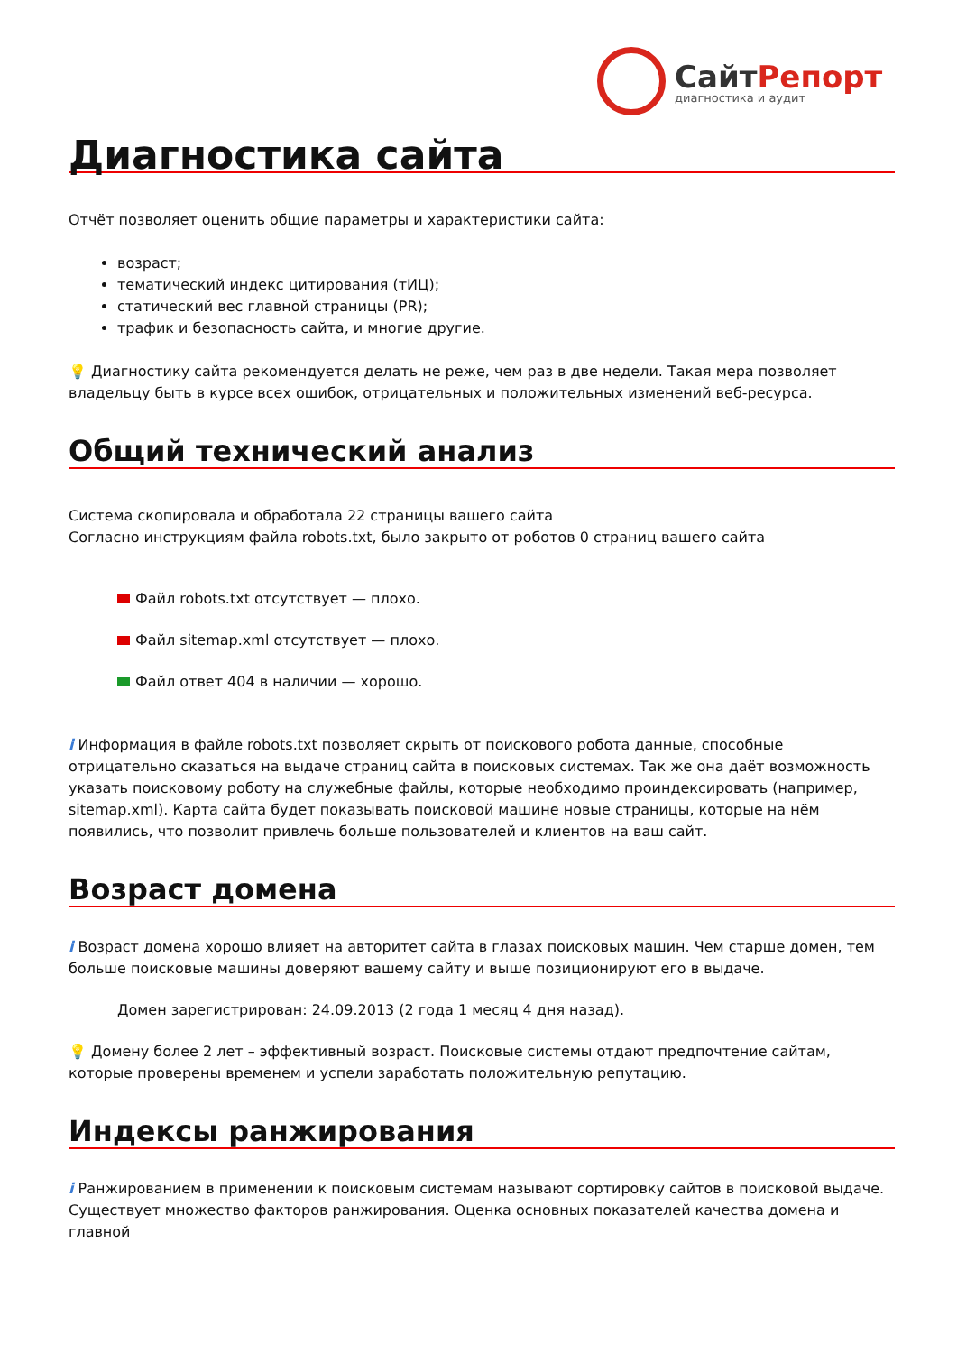СайтРепорт
диагностика и аудит
Диагностика сайта
Отчёт позволяет оценить общие параметры и характеристики сайта:
возраст;
тематический индекс цитирования (тИЦ);
статический вес главной страницы (PR);
трафик и безопасность сайта, и многие другие.
💡 Диагностику сайта рекомендуется делать не реже, чем раз в две недели. Такая мера позволяет владельцу быть в курсе всех ошибок, отрицательных и положительных изменений веб-ресурса.
Общий технический анализ
Система скопировала и обработала 22 страницы вашего сайта
Согласно инструкциям файла robots.txt, было закрыто от роботов 0 страниц вашего сайта
Файл robots.txt отсутствует — плохо.
Файл sitemap.xml отсутствует — плохо.
Файл ответ 404 в наличии — хорошо.
i Информация в файле robots.txt позволяет скрыть от поискового робота данные, способные отрицательно сказаться на выдаче страниц сайта в поисковых системах. Так же она даёт возможность указать поисковому роботу на служебные файлы, которые необходимо проиндексировать (например, sitemap.xml). Карта сайта будет показывать поисковой машине новые страницы, которые на нём появились, что позволит привлечь больше пользователей и клиентов на ваш сайт.
Возраст домена
i Возраст домена хорошо влияет на авторитет сайта в глазах поисковых машин. Чем старше домен, тем больше поисковые машины доверяют вашему сайту и выше позиционируют его в выдаче.
Домен зарегистрирован: 24.09.2013 (2 года 1 месяц 4 дня назад).
💡 Домену более 2 лет – эффективный возраст. Поисковые системы отдают предпочтение сайтам, которые проверены временем и успели заработать положительную репутацию.
Индексы ранжирования
i Ранжированием в применении к поисковым системам называют сортировку сайтов в поисковой выдаче. Существует множество факторов ранжирования. Оценка основных показателей качества домена и главной